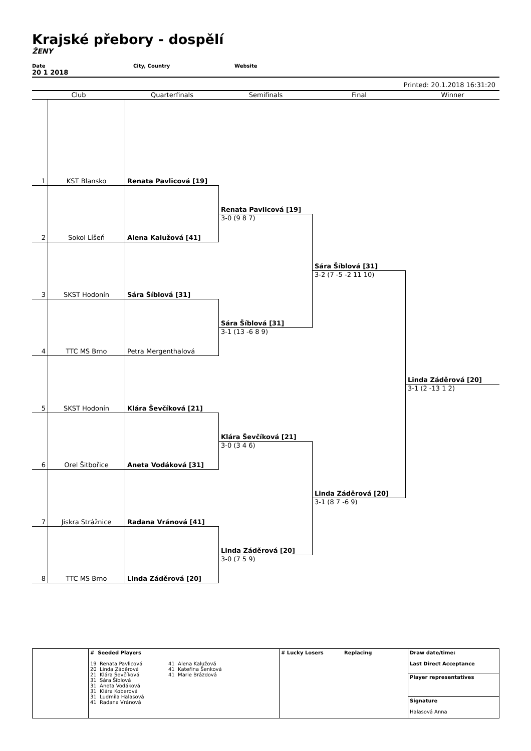Krajské přebory - dospělí
ŽENY
Date City, Country Website
20 1 2018
Printed: 20.1.2018 16:31:20
Club
Quarterfinals
Semifinals
Final
Winner
1
KST Blansko
Renata Pavlicová [19]
Renata Pavlicová [19]
3-0 (9 8 7)
2
Sokol Líšeň
Alena Kalužová [41]
Sára Šíblová [31]
3-2 (7 -5 -2 11 10)
3
SKST Hodonín
Sára Šíblová [31]
Sára Šíblová [31]
3-1 (13 -6 8 9)
4
TTC MS Brno
Petra Mergenthalová
Linda Záděrová [20]
3-1 (2 -13 1 2)
5
SKST Hodonín
Klára Ševčíková [21]
Klára Ševčíková [21]
3-0 (3 4 6)
6
Orel Šitbořice
Aneta Vodáková [31]
Linda Záděrová [20]
3-1 (8 7 -6 9)
7
Jiskra Strážnice
Radana Vránová [41]
Linda Záděrová [20]
3-0 (7 5 9)
8
TTC MS Brno
Linda Záděrová [20]
| | # Seeded Players 19 Renata Pavlicová 20 Linda Záděrová 21 Klára Ševčíková 31 Sára Šíblová 31 Aneta Vodáková 31 Klára Koberová 31 Ludmila Halasová 41 Radana Vránová | 41 Alena Kalužová 41 Kateřina Šenková 41 Marie Brázdová | # Lucky Losers | Replacing | Draw date/time: Last Direct Acceptance |
| | | | | | Player representatives |
| | | | | | Signature Halasová Anna |